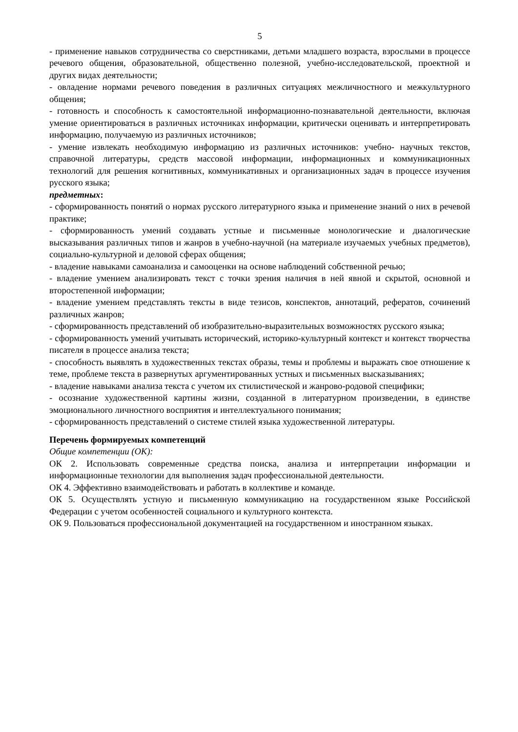5
- применение навыков сотрудничества со сверстниками, детьми младшего возраста, взрослыми в процессе речевого общения, образовательной, общественно полезной, учебно-исследовательской, проектной и других видах деятельности;
- овладение нормами речевого поведения в различных ситуациях межличностного и межкультурного общения;
- готовность и способность к самостоятельной информационно-познавательной деятельности, включая умение ориентироваться в различных источниках информации, критически оценивать и интерпретировать информацию, получаемую из различных источников;
- умение извлекать необходимую информацию из различных источников: учебно- научных текстов, справочной литературы, средств массовой информации, информационных и коммуникационных технологий для решения когнитивных, коммуникативных и организационных задач в процессе изучения русского языка;
предметных:
- сформированность понятий о нормах русского литературного языка и применение знаний о них в речевой практике;
- сформированность умений создавать устные и письменные монологические и диалогические высказывания различных типов и жанров в учебно-научной (на материале изучаемых учебных предметов), социально-культурной и деловой сферах общения;
- владение навыками самоанализа и самооценки на основе наблюдений собственной речью;
- владение умением анализировать текст с точки зрения наличия в ней явной и скрытой, основной и второстепенной информации;
- владение умением представлять тексты в виде тезисов, конспектов, аннотаций, рефератов, сочинений различных жанров;
- сформированность представлений об изобразительно-выразительных возможностях русского языка;
- сформированность умений учитывать исторический, историко-культурный контекст и контекст творчества писателя в процессе анализа текста;
- способность выявлять в художественных текстах образы, темы и проблемы и выражать свое отношение к теме, проблеме текста в развернутых аргументированных устных и письменных высказываниях;
- владение навыками анализа текста с учетом их стилистической и жанрово-родовой специфики;
- осознание художественной картины жизни, созданной в литературном произведении, в единстве эмоционального личностного восприятия и интеллектуального понимания;
- сформированность представлений о системе стилей языка художественной литературы.
Перечень формируемых компетенций
Общие компетенции (ОК):
ОК 2. Использовать современные средства поиска, анализа и интерпретации информации и информационные технологии для выполнения задач профессиональной деятельности.
ОК 4. Эффективно взаимодействовать и работать в коллективе и команде.
ОК 5. Осуществлять устную и письменную коммуникацию на государственном языке Российской Федерации с учетом особенностей социального и культурного контекста.
ОК 9. Пользоваться профессиональной документацией на государственном и иностранном языках.